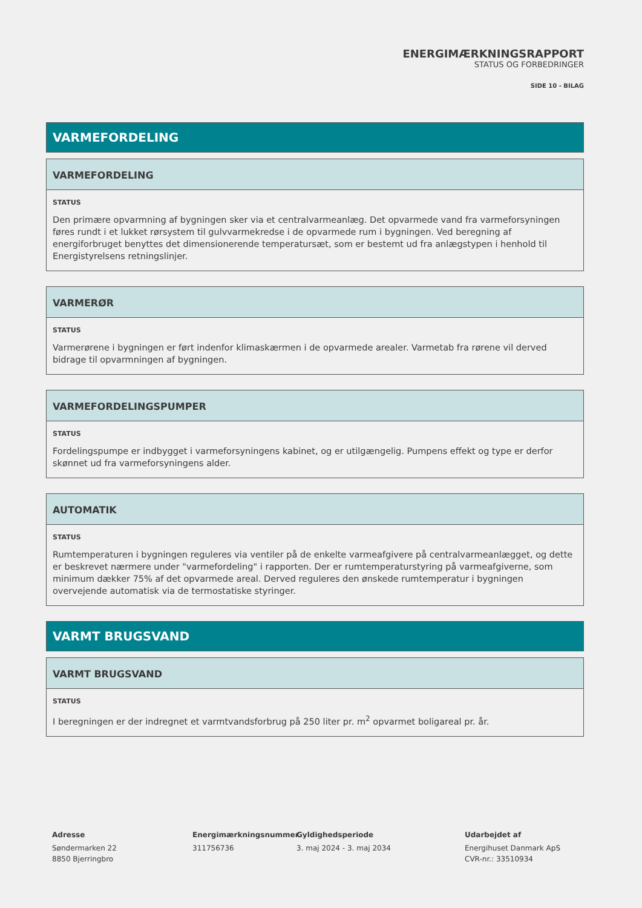ENERGIMÆRKNINGSRAPPORT
STATUS OG FORBEDRINGER
SIDE 10 - BILAG
VARMEFORDELING
VARMEFORDELING
STATUS
Den primære opvarmning af bygningen sker via et centralvarmeanlæg. Det opvarmede vand fra varmeforsyningen føres rundt i et lukket rørsystem til gulvvarmekredse i de opvarmede rum i bygningen. Ved beregning af energiforbruget benyttes det dimensionerende temperatursæt, som er bestemt ud fra anlægstypen i henhold til Energistyrelsens retningslinjer.
VARMERØR
STATUS
Varmerørene i bygningen er ført indenfor klimaskærmen i de opvarmede arealer. Varmetab fra rørene vil derved bidrage til opvarmningen af bygningen.
VARMEFORDELINGSPUMPER
STATUS
Fordelingspumpe er indbygget i varmeforsyningens kabinet, og er utilgængelig. Pumpens effekt og type er derfor skønnet ud fra varmeforsyningens alder.
AUTOMATIK
STATUS
Rumtemperaturen i bygningen reguleres via ventiler på de enkelte varmeafgivere på centralvarmeanlægget, og dette er beskrevet nærmere under "varmefordeling" i rapporten. Der er rumtemperaturstyring på varmeafgiverne, som minimum dækker 75% af det opvarmede areal. Derved reguleres den ønskede rumtemperatur i bygningen overvejende automatisk via de termostatiske styringer.
VARMT BRUGSVAND
VARMT BRUGSVAND
STATUS
I beregningen er der indregnet et varmtvandsforbrug på 250 liter pr. m<sup>2</sup> opvarmet boligareal pr. år.
Adresse
Søndermarken 22
8850 Bjerringbro
Energimærkningsnummer
311756736
Gyldighedsperiode
3. maj 2024 - 3. maj 2034
Udarbejdet af
Energihuset Danmark ApS
CVR-nr.: 33510934